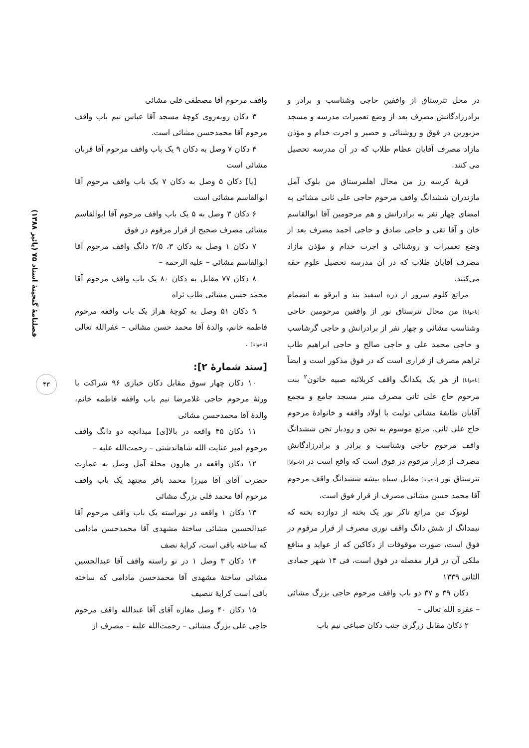فصلنامهٔ گنجینهٔ اسناد ۷۵ (پائیز ۱۳۸۸)
۴۳
در محل تترستاق از واقفین حاجی وشتاسب و برادر و برادرزادگانش مصرف بعد از وضع تعمیرات مدرسه و مسجد مزبورین در فوق و روشنائی و حصیر و اجرت خدام و مؤذن مازاد مصرف آقایان عظام طلاب که در آن مدرسه تحصیل می کنند.
قریهٔ کرسه رز من محال اهلمرستاق من بلوک آمل مازندران ششدانگ واقف مرحوم حاجی علی ثانی مشائی به امضای چهار نفر به برادرانش و هم مرحومین آقا ابوالقاسم خان و آقا تقی و حاجی صادق و حاجی احمد مصرف بعد از وضع تعمیرات و روشنائی و اجرت خدام و مؤذن مازاد مصرف آقایان طلاب که در آن مدرسه تحصیل علوم حقه می‌کنند.
مراتع کلوم سرور از دره اسفید بند و ابرقو به انضمام [ناخوانا] من محال تترستاق نور از واقفین مرحومین حاجی وشتاسب مشائی و چهار نفر از برادرانش و حاجی گرشاسب و حاجی محمد علی و حاجی صالح و حاجی ابراهیم طاب ثراهم مصرف از قراری است که در فوق مذکور است و ایضاً [ناخوانا] از هر یک یکدانگ واقف کربلائیه صبیه خاتون<sup>۲</sup> بنت مرحوم حاج علی ثانی مصرف منبر مسجد جامع و مجمع آقایان طایفهٔ مشائی تولیت با اولاد واقفه و خانوادهٔ مرحوم حاج علی ثانی. مرتع موسوم به تجن و رودبار تجن ششدانگ واقف مرحوم حاجی وشتاسب و برادر و برادرزادگانش مصرف از قرار مرقوم در فوق است که واقع است در [ناخوانا] تترستاق نور [ناخوانا] مقابل سیاه بیشه ششدانگ واقف مرحوم آقا محمد حسن مشائی مصرف از قرار فوق است،
لوتوک من مراتع تاکر نور یک بخته از دوازده بخته که نیمدانگ از شش دانگ واقف نوری مصرف از قرار مرقوم در فوق است، صورت موقوفات از دکاکین که از عواید و منافع ملکی آن در قرار مفصله در فوق است، فی ۱۴ شهر جمادی الثانی ۱۳۳۹
دکان ۳۹ و ۳۷ دو باب واقف مرحوم حاجی بزرگ مشائی – غفره الله تعالی –
۲ دکان مقابل زرگری جنب دکان صباغی نیم باب
واقف مرحوم آقا مصطفی قلی مشائی
۳ دکان روبه‌روی کوچهٔ مسجد آقا عباس نیم باب واقف مرحوم آقا محمدحسن مشائی است.
۴ دکان ۷ وصل به دکان ۹ یک باب واقف مرحوم آقا قربان مشائی است
[یا] دکان ۵ وصل به دکان ۷ یک باب واقف مرحوم آقا ابوالقاسم مشائی است
۶ دکان ۳ وصل به ۵ یک باب واقف مرحوم آقا ابوالقاسم مشائی مصرف صحیح از قرار مرقوم در فوق
۷ دکان ۱ وصل به دکان ۳، ۲/۵ دانگ واقف مرحوم آقا ابوالقاسم مشائی – علیه الرحمه –
۸ دکان ۷۷ مقابل به دکان ۸۰ یک باب واقف مرحوم آقا محمد حسن مشائی طاب ثراه
۹ دکان ۵۱ وصل به کوچهٔ هراز یک باب واقفه مرحوم فاطمه خانم، والدهٔ آقا محمد حسن مشائی – غفرالله تعالی [ناخوانا] .
[سند شمارهٔ ۲]:
۱۰ دکان چهار سوق مقابل دکان خبازی ۹۶ شراکت با ورثهٔ مرحوم حاجی غلامرضا نیم باب واقفه فاطمه خانم، والدهٔ آقا محمدحسن مشائی
۱۱ دکان ۴۵ واقعه در بالا[ی] میدانچه دو دانگ واقف مرحوم امیر عنایت الله شاهاندشتی – رحمت‌الله علیه –
۱۲ دکان واقعه در هارون محلهٔ آمل وصل به عمارت حضرت آقای آقا میرزا محمد باقر مجتهد یک باب واقف مرحوم آقا محمد قلی بزرگ مشائی
۱۳ دکان ۱ واقعه در نوراسته یک باب واقف مرحوم آقا عبدالحسین مشائی ساختهٔ مشهدی آقا محمدحسن مادامی که ساخته باقی است، کرایهٔ نصف
۱۴ دکان ۳ وصل ۱ در نو راسته واقف آقا عبدالحسین مشائی ساختهٔ مشهدی آقا محمدحسن مادامی که ساخته باقی است کرایهٔ تنصیف
۱۵ دکان ۴۰ وصل مغازه آقای آقا عبدالله واقف مرحوم حاجی علی بزرگ مشائی – رحمت‌الله علیه – مصرف از